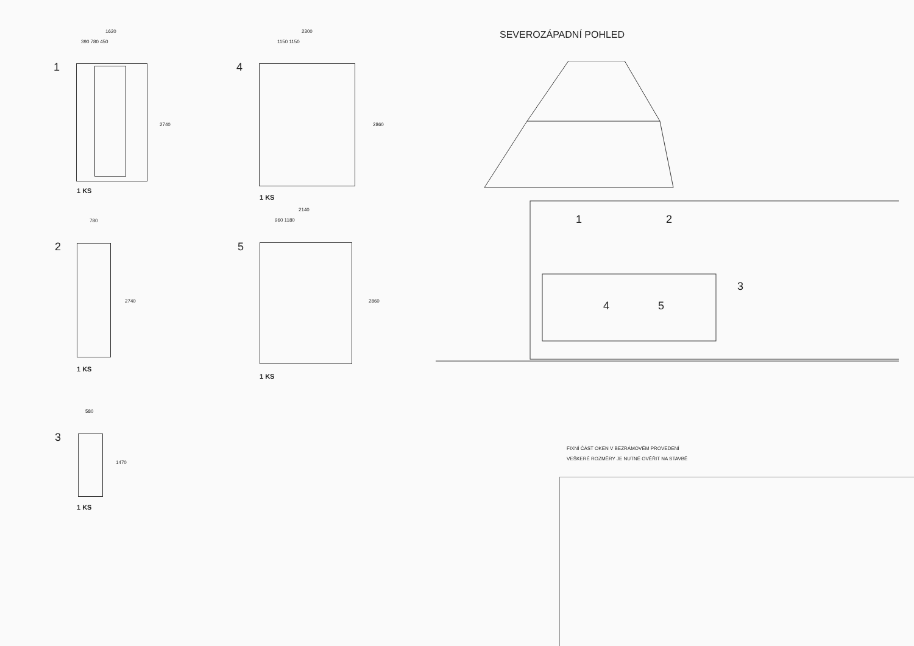1
1620
390 780 450
2740
1 KS
4
2300
1150 1150
2860
1 KS
780
2
2740
1 KS
2140
960 1180
5
2860
1 KS
580
3
1470
1 KS
SEVEROZÁPADNÍ POHLED
1 2
3
4 5
FIXNÍ ČÁST OKEN V BEZRÁMOVÉM PROVEDENÍ
VEŠKERÉ ROZMĚRY JE NUTNÉ OVĚŘIT NA STAVBĚ